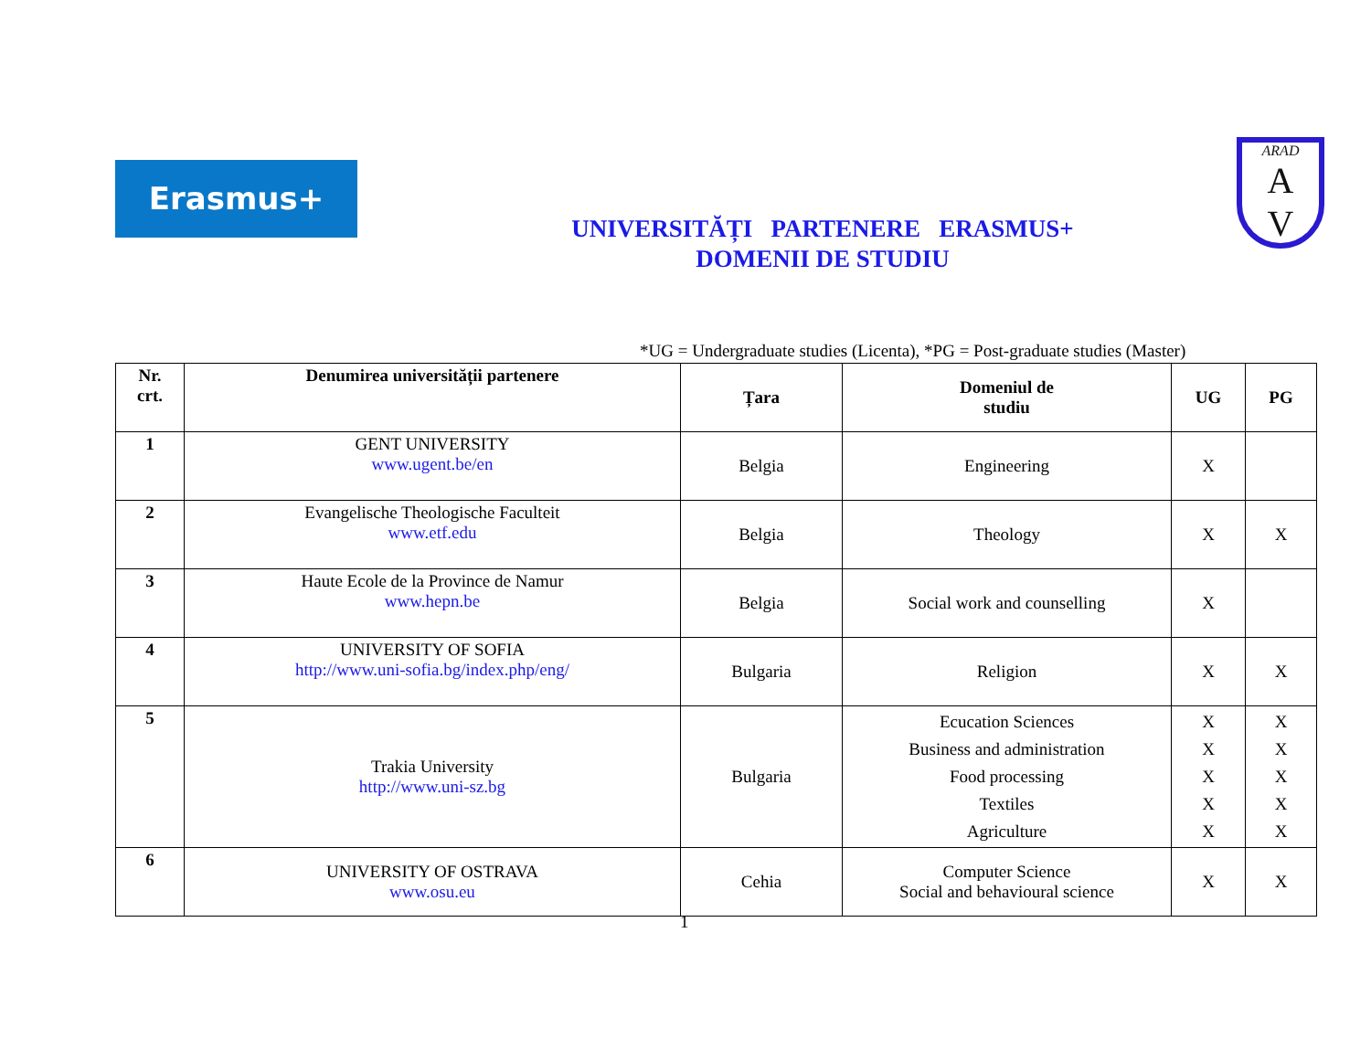Erasmus+
ARAD
A
V
UNIVERSITĂȚI PARTENERE ERASMUS+
DOMENII DE STUDIU
*UG = Undergraduate studies (Licenta), *PG = Post-graduate studies (Master)
| Nr. crt. | Denumirea universității partenere | Țara | Domeniul de studiu | UG | PG |
| --- | --- | --- | --- | --- | --- |
| 1 | GENT UNIVERSITY www.ugent.be/en | Belgia | Engineering | X | |
| 2 | Evangelische Theologische Faculteit www.etf.edu | Belgia | Theology | X | X |
| 3 | Haute Ecole de la Province de Namur www.hepn.be | Belgia | Social work and counselling | X | |
| 4 | UNIVERSITY OF SOFIA http://www.uni-sofia.bg/index.php/eng/ | Bulgaria | Religion | X | X |
| 5 | Trakia University http://www.uni-sz.bg | Bulgaria | Ecucation Sciences Business and administration Food processing Textiles Agriculture | X X X X X | X X X X X |
| 6 | UNIVERSITY OF OSTRAVA www.osu.eu | Cehia | Computer Science Social and behavioural science | X | X |
1